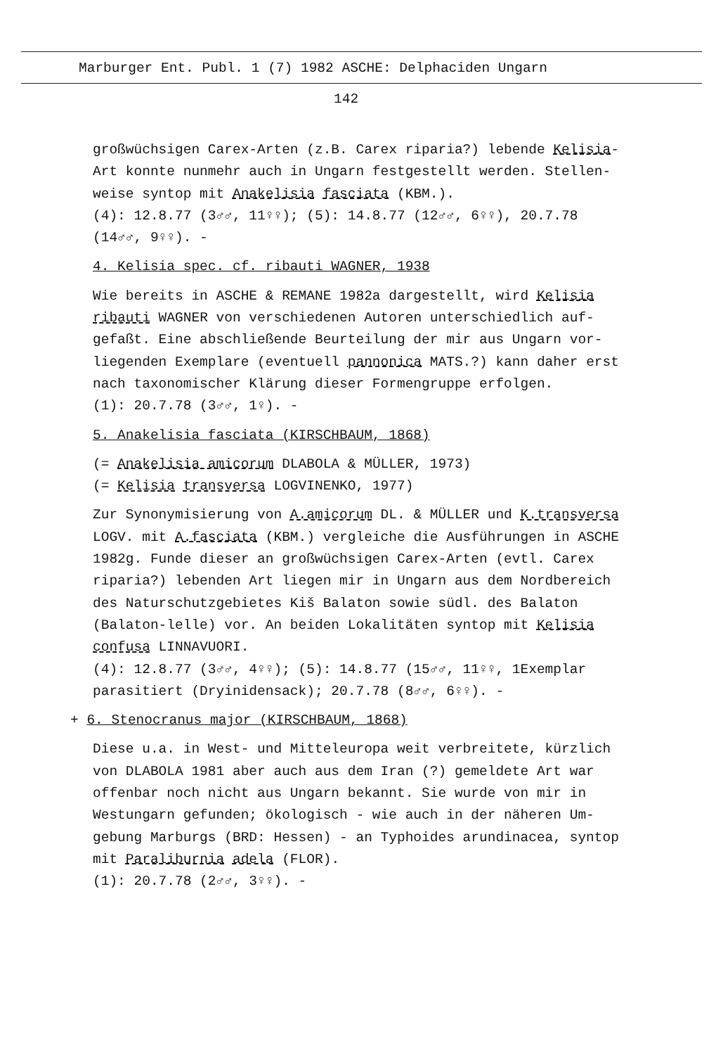Marburger Ent. Publ. 1 (7) 1982 ASCHE: Delphaciden Ungarn
142
großwüchsigen Carex-Arten (z.B. Carex riparia?) lebende Kelisia-
Art konnte nunmehr auch in Ungarn festgestellt werden. Stellen-
weise syntop mit Anakelisia fasciata (KBM.).
(4): 12.8.77 (3♂♂, 11♀♀); (5): 14.8.77 (12♂♂, 6♀♀), 20.7.78
(14♂♂, 9♀♀). -
4. Kelisia spec. cf. ribauti WAGNER, 1938
Wie bereits in ASCHE & REMANE 1982a dargestellt, wird Kelisia
ribauti WAGNER von verschiedenen Autoren unterschiedlich auf-
gefaßt. Eine abschließende Beurteilung der mir aus Ungarn vor-
liegenden Exemplare (eventuell pannonica MATS.?) kann daher erst
nach taxonomischer Klärung dieser Formengruppe erfolgen.
(1): 20.7.78 (3♂♂, 1♀). -
5. Anakelisia fasciata (KIRSCHBAUM, 1868)
(= Anakelisia amicorum DLABOLA & MÜLLER, 1973)
(= Kelisia transversa LOGVINENKO, 1977)
Zur Synonymisierung von A.amicorum DL. & MÜLLER und K.transversa
LOGV. mit A.fasciata (KBM.) vergleiche die Ausführungen in ASCHE
1982g. Funde dieser an großwüchsigen Carex-Arten (evtl. Carex
riparia?) lebenden Art liegen mir in Ungarn aus dem Nordbereich
des Naturschutzgebietes Kiš Balaton sowie südl. des Balaton
(Balaton-lelle) vor. An beiden Lokalitäten syntop mit Kelisia
confusa LINNAVUORI.
(4): 12.8.77 (3♂♂, 4♀♀); (5): 14.8.77 (15♂♂, 11♀♀, 1Exemplar
parasitiert (Dryinidensack); 20.7.78 (8♂♂, 6♀♀). -
+ 6. Stenocranus major (KIRSCHBAUM, 1868)
Diese u.a. in West- und Mitteleuropa weit verbreitete, kürzlich
von DLABOLA 1981 aber auch aus dem Iran (?) gemeldete Art war
offenbar noch nicht aus Ungarn bekannt. Sie wurde von mir in
Westungarn gefunden; ökologisch - wie auch in der näheren Um-
gebung Marburgs (BRD: Hessen) - an Typhoides arundinacea, syntop
mit Paraliburnia adela (FLOR).
(1): 20.7.78 (2♂♂, 3♀♀). -